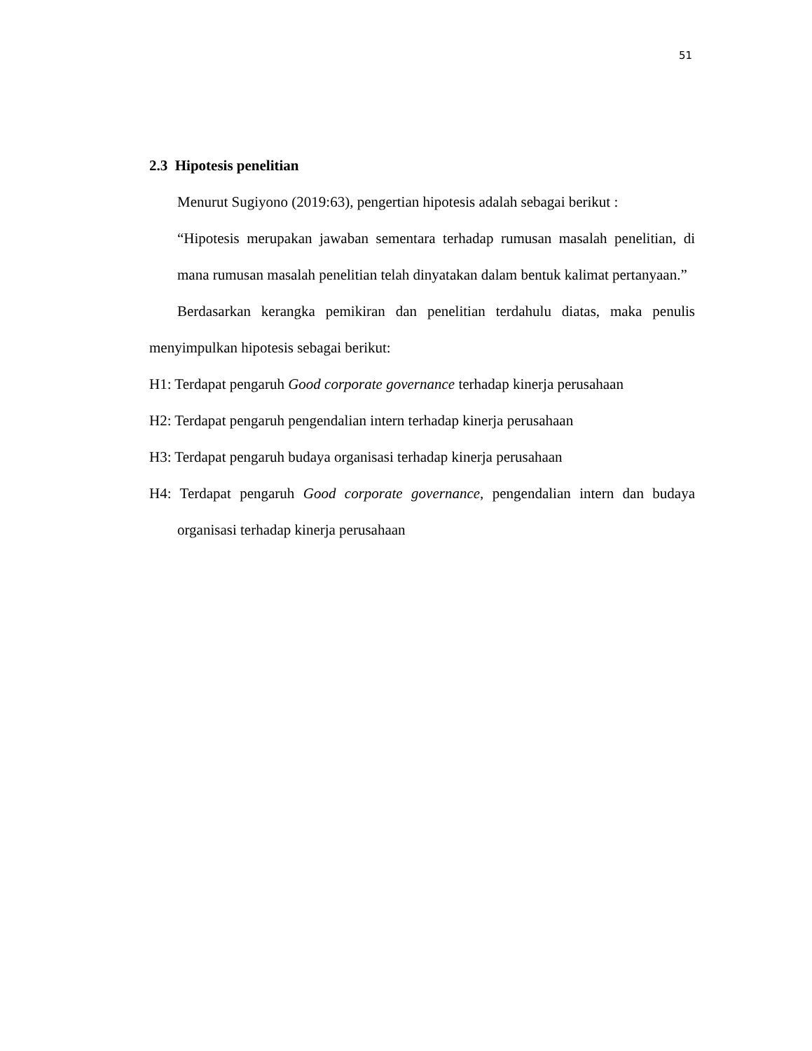51
2.3 Hipotesis penelitian
Menurut Sugiyono (2019:63), pengertian hipotesis adalah sebagai berikut :
“Hipotesis merupakan jawaban sementara terhadap rumusan masalah penelitian, di mana rumusan masalah penelitian telah dinyatakan dalam bentuk kalimat pertanyaan.”
Berdasarkan kerangka pemikiran dan penelitian terdahulu diatas, maka penulis menyimpulkan hipotesis sebagai berikut:
H1: Terdapat pengaruh Good corporate governance terhadap kinerja perusahaan
H2: Terdapat pengaruh pengendalian intern terhadap kinerja perusahaan
H3: Terdapat pengaruh budaya organisasi terhadap kinerja perusahaan
H4: Terdapat pengaruh Good corporate governance, pengendalian intern dan budaya organisasi terhadap kinerja perusahaan